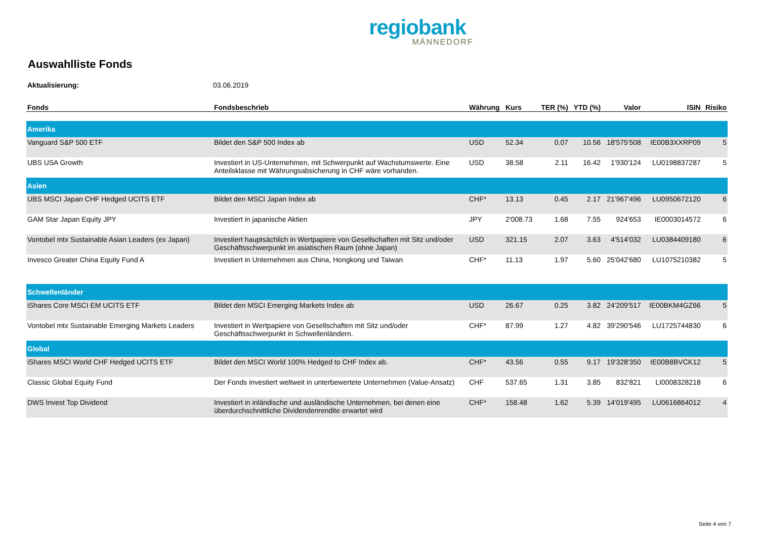regiobank
MÄNNEDORF
Auswahlliste Fonds
Aktualisierung: 03.06.2019
| Fonds | Fondsbeschrieb | Währung | Kurs | TER (%) | YTD (%) | Valor | ISIN | Risiko |
| --- | --- | --- | --- | --- | --- | --- | --- | --- |
| Amerika | | | | | | | | |
| Vanguard S&P 500 ETF | Bildet den S&P 500 Index ab | USD | 52.34 | 0.07 | 10.56 | 18'575'508 | IE00B3XXRP09 | 5 |
| UBS USA Growth | Investiert in US-Unternehmen, mit Schwerpunkt auf Wachstumswerte. Eine Anteilsklasse mit Währungsabsicherung in CHF wäre vorhanden. | USD | 38.58 | 2.11 | 16.42 | 1'930'124 | LU0198837287 | 5 |
| Asien | | | | | | | | |
| UBS MSCI Japan CHF Hedged UCITS ETF | Bildet den MSCI Japan Index ab | CHF* | 13.13 | 0.45 | 2.17 | 21'967'496 | LU0950672120 | 6 |
| GAM Star Japan Equity JPY | Investiert in japanische Aktien | JPY | 2'008.73 | 1.68 | 7.55 | 924'653 | IE0003014572 | 6 |
| Vontobel mtx Sustainable Asian Leaders (ex Japan) | Investiert hauptsächlich in Wertpapiere von Gesellschaften mit Sitz und/oder Geschäftsschwerpunkt im asiatischen Raum (ohne Japan) | USD | 321.15 | 2.07 | 3.63 | 4'514'032 | LU0384409180 | 6 |
| Invesco Greater China Equity Fund A | Investiert in Unternehmen aus China, Hongkong und Taiwan | CHF* | 11.13 | 1.97 | 5.60 | 25'042'680 | LU1075210382 | 5 |
| Schwellenländer | | | | | | | | |
| iShares Core MSCI EM UCITS ETF | Bildet den MSCI Emerging Markets Index ab | USD | 26.67 | 0.25 | 3.82 | 24'209'517 | IE00BKM4GZ66 | 5 |
| Vontobel mtx Sustainable Emerging Markets Leaders | Investiert in Wertpapiere von Gesellschaften mit Sitz und/oder Geschäftsschwerpunkt in Schwellenländern. | CHF* | 87.99 | 1.27 | 4.82 | 39'290'546 | LU1725744830 | 6 |
| Global | | | | | | | | |
| iShares MSCI World CHF Hedged UCITS ETF | Bildet den MSCI World 100% Hedged to CHF Index ab. | CHF* | 43.56 | 0.55 | 9.17 | 19'328'350 | IE00B8BVCK12 | 5 |
| Classic Global Equity Fund | Der Fonds investiert weltweit in unterbewertete Unternehmen (Value-Ansatz) | CHF | 537.65 | 1.31 | 3.85 | 832'821 | LI0008328218 | 6 |
| DWS Invest Top Dividend | Investiert in inländische und ausländische Unternehmen, bei denen eine überdurchschnittliche Dividendenrendite erwartet wird | CHF* | 158.48 | 1.62 | 5.39 | 14'019'495 | LU0616864012 | 4 |
Seite 4 von 7